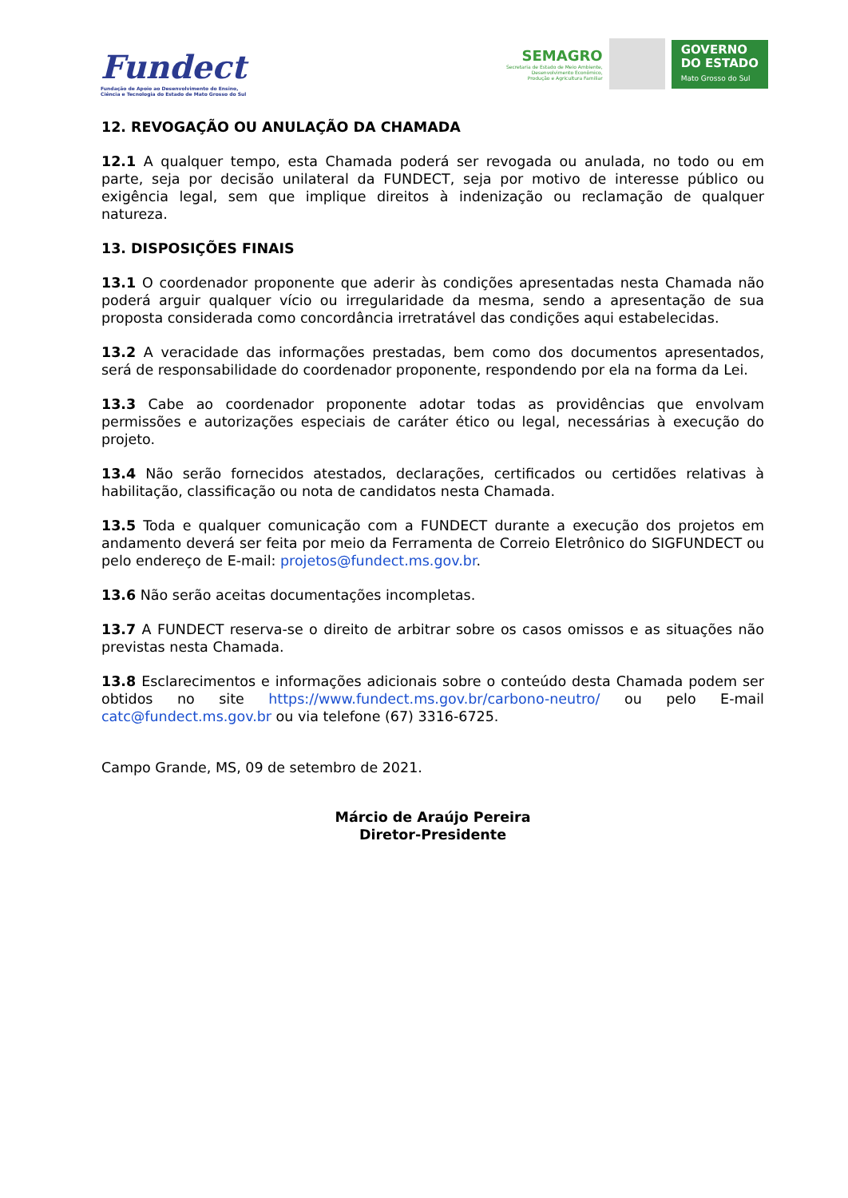Fundect
Fundação de Apoio ao Desenvolvimento do Ensino,
Ciência e Tecnologia do Estado de Mato Grosso do Sul
SEMAGRO
Secretaria de Estado de Meio Ambiente,
Desenvolvimento Econômico,
Produção e Agricultura Familiar
GOVERNO
DO ESTADO
Mato Grosso do Sul
12. REVOGAÇÃO OU ANULAÇÃO DA CHAMADA
12.1 A qualquer tempo, esta Chamada poderá ser revogada ou anulada, no todo ou em parte, seja por decisão unilateral da FUNDECT, seja por motivo de interesse público ou exigência legal, sem que implique direitos à indenização ou reclamação de qualquer natureza.
13. DISPOSIÇÕES FINAIS
13.1 O coordenador proponente que aderir às condições apresentadas nesta Chamada não poderá arguir qualquer vício ou irregularidade da mesma, sendo a apresentação de sua proposta considerada como concordância irretratável das condições aqui estabelecidas.
13.2 A veracidade das informações prestadas, bem como dos documentos apresentados, será de responsabilidade do coordenador proponente, respondendo por ela na forma da Lei.
13.3 Cabe ao coordenador proponente adotar todas as providências que envolvam permissões e autorizações especiais de caráter ético ou legal, necessárias à execução do projeto.
13.4 Não serão fornecidos atestados, declarações, certificados ou certidões relativas à habilitação, classificação ou nota de candidatos nesta Chamada.
13.5 Toda e qualquer comunicação com a FUNDECT durante a execução dos projetos em andamento deverá ser feita por meio da Ferramenta de Correio Eletrônico do SIGFUNDECT ou pelo endereço de E-mail: projetos@fundect.ms.gov.br.
13.6 Não serão aceitas documentações incompletas.
13.7 A FUNDECT reserva-se o direito de arbitrar sobre os casos omissos e as situações não previstas nesta Chamada.
13.8 Esclarecimentos e informações adicionais sobre o conteúdo desta Chamada podem ser obtidos no site https://www.fundect.ms.gov.br/carbono-neutro/ ou pelo E-mail catc@fundect.ms.gov.br ou via telefone (67) 3316-6725.
Campo Grande, MS, 09 de setembro de 2021.
Márcio de Araújo Pereira
Diretor-Presidente